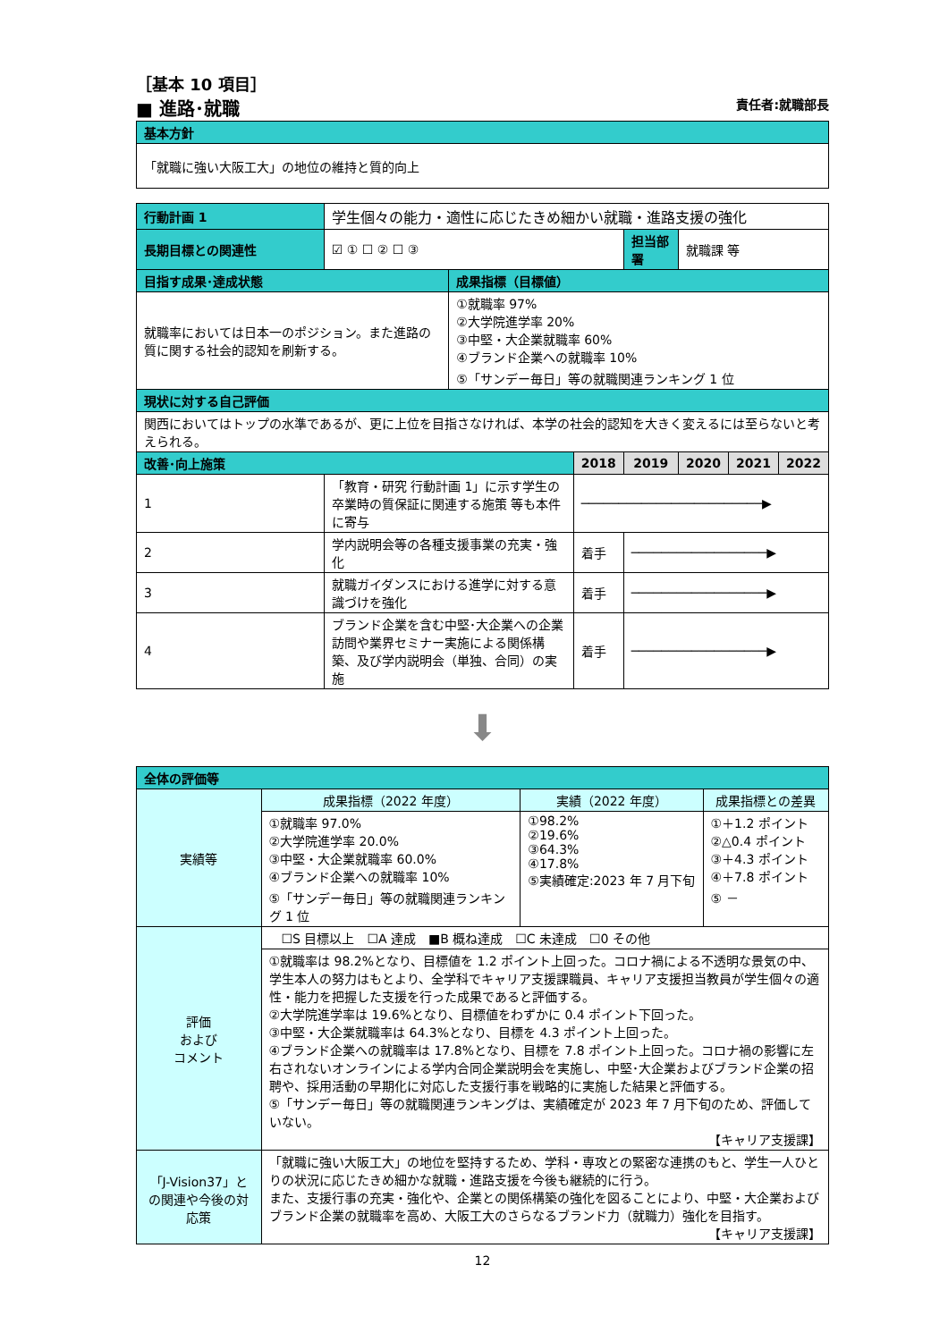［基本 10 項目］
■ 進路･就職 責任者:就職部長
| 基本方針 |
| 「就職に強い大阪工大」の地位の維持と質的向上 |
| 行動計画 1 | 学生個々の能力・適性に応じたきめ細かい就職・進路支援の強化 | | | | | | |
| 長期目標との関連性 | ☑ ① ☐ ② ☐ ③ | | | 担当部署 | 就職課 等 | | |
| 目指す成果･達成状態 | | 成果指標（目標値） | | | | | |
| 就職率においては日本一のポジション。また進路の質に関する社会的認知を刷新する。 | | ①就職率 97% ②大学院進学率 20% ③中堅・大企業就職率 60% ④ブランド企業への就職率 10% ⑤「サンデー毎日」等の就職関連ランキング 1 位 | | | | | |
| 現状に対する自己評価 | | | | | | | |
| 関西においてはトップの水準であるが、更に上位を目指さなければ、本学の社会的認知を大きく変えるには至らないと考えられる。 | | | | | | | |
| 改善･向上施策 | | | 2018 | 2019 | 2020 | 2021 | 2022 |
| 1 | 「教育・研究 行動計画 1」に示す学生の卒業時の質保証に関連する施策 等も本件に寄与 | | ────────────────────────▶ | | | | |
| 2 | 学内説明会等の各種支援事業の充実・強化 | | 着手 | ──────────────────▶ | | | |
| 3 | 就職ガイダンスにおける進学に対する意識づけを強化 | | 着手 | ──────────────────▶ | | | |
| 4 | ブランド企業を含む中堅･大企業への企業訪問や業界セミナー実施による関係構築、及び学内説明会（単独、合同）の実施 | | 着手 | ──────────────────▶ | | | |
⬇
| 全体の評価等 | | | |
| 実績等 | 成果指標（2022 年度） | 実績（2022 年度） | 成果指標との差異 |
| | ①就職率 97.0% ②大学院進学率 20.0% ③中堅・大企業就職率 60.0% ④ブランド企業への就職率 10% ⑤「サンデー毎日」等の就職関連ランキング 1 位 | ①98.2% ②19.6% ③64.3% ④17.8% ⑤実績確定:2023 年 7 月下旬 | ①＋1.2 ポイント ②△0.4 ポイント ③＋4.3 ポイント ④＋7.8 ポイント ⑤ － |
| 評価 および コメント | ☐S 目標以上 ☐A 達成 ■B 概ね達成 ☐C 未達成 ☐0 その他 | | |
| | ①就職率は 98.2%となり、目標値を 1.2 ポイント上回った。コロナ禍による不透明な景気の中、学生本人の努力はもとより、全学科でキャリア支援課職員、キャリア支援担当教員が学生個々の適性・能力を把握した支援を行った成果であると評価する。 ②大学院進学率は 19.6%となり、目標値をわずかに 0.4 ポイント下回った。 ③中堅・大企業就職率は 64.3%となり、目標を 4.3 ポイント上回った。 ④ブランド企業への就職率は 17.8%となり、目標を 7.8 ポイント上回った。コロナ禍の影響に左右されないオンラインによる学内合同企業説明会を実施し、中堅･大企業およびブランド企業の招聘や、採用活動の早期化に対応した支援行事を戦略的に実施した結果と評価する。 ⑤「サンデー毎日」等の就職関連ランキングは、実績確定が 2023 年 7 月下旬のため、評価していない。 【キャリア支援課】 | | |
| 「J-Vision37」との関連や今後の対応策 | 「就職に強い大阪工大」の地位を堅持するため、学科・専攻との緊密な連携のもと、学生一人ひとりの状況に応じたきめ細かな就職・進路支援を今後も継続的に行う。 また、支援行事の充実・強化や、企業との関係構築の強化を図ることにより、中堅・大企業およびブランド企業の就職率を高め、大阪工大のさらなるブランド力（就職力）強化を目指す。 【キャリア支援課】 | | |
12